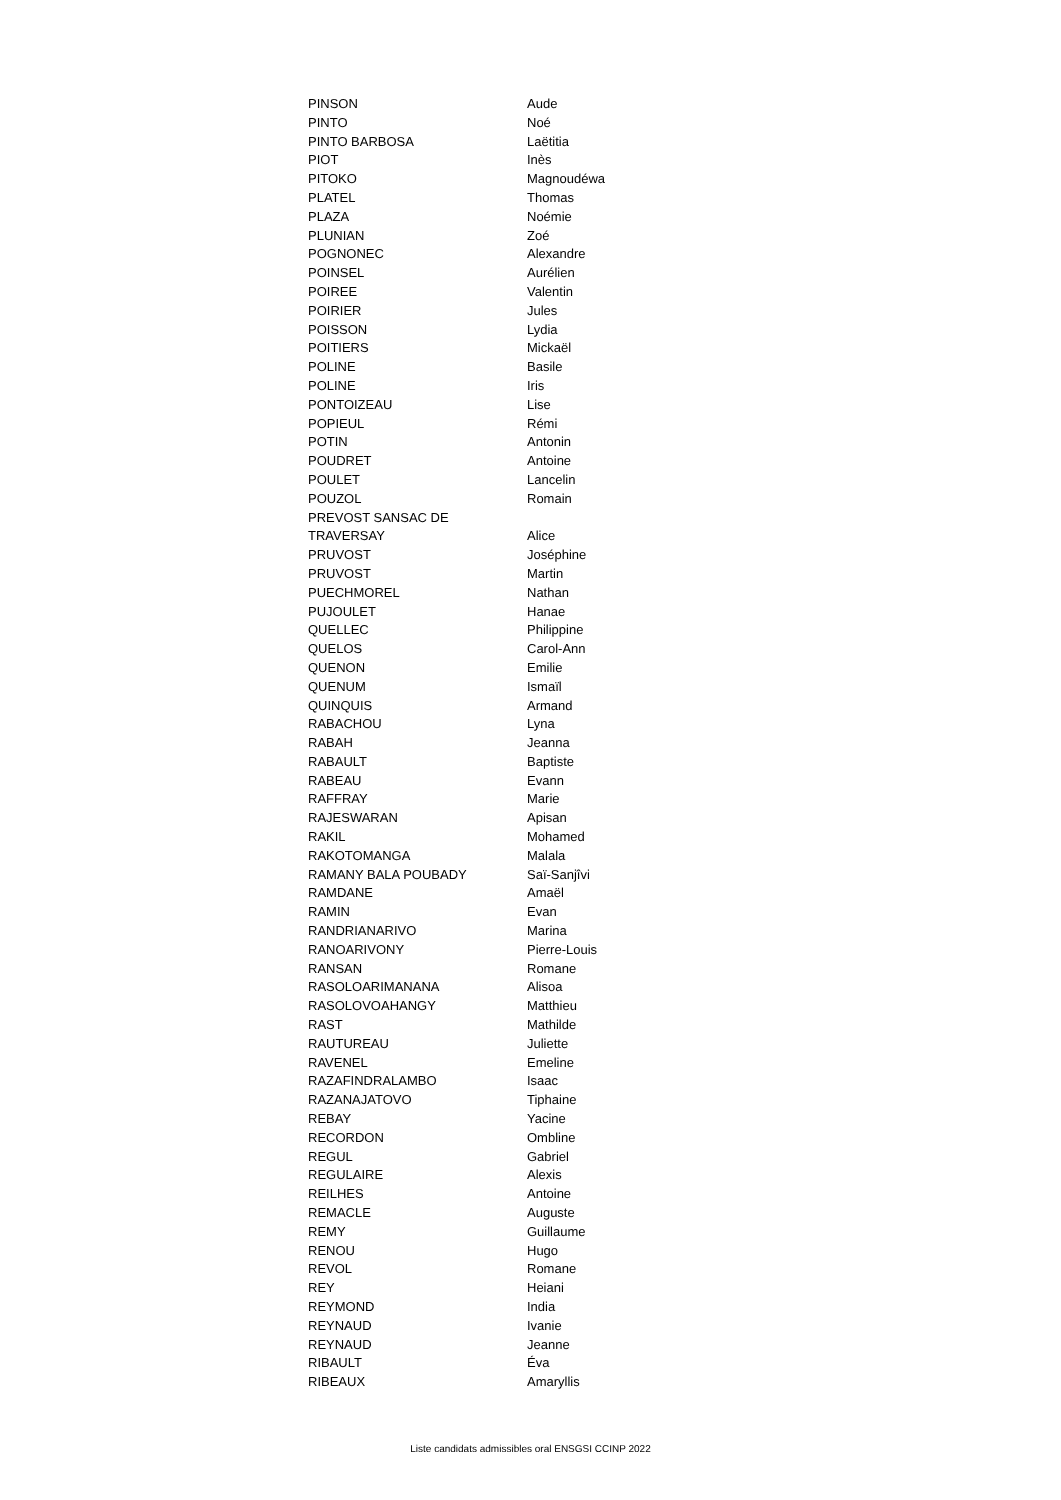| PINSON | Aude |
| PINTO | Noé |
| PINTO BARBOSA | Laëtitia |
| PIOT | Inès |
| PITOKO | Magnoudéwa |
| PLATEL | Thomas |
| PLAZA | Noémie |
| PLUNIAN | Zoé |
| POGNONEC | Alexandre |
| POINSEL | Aurélien |
| POIREE | Valentin |
| POIRIER | Jules |
| POISSON | Lydia |
| POITIERS | Mickaël |
| POLINE | Basile |
| POLINE | Iris |
| PONTOIZEAU | Lise |
| POPIEUL | Rémi |
| POTIN | Antonin |
| POUDRET | Antoine |
| POULET | Lancelin |
| POUZOL | Romain |
| PREVOST SANSAC DE TRAVERSAY | Alice |
| PRUVOST | Joséphine |
| PRUVOST | Martin |
| PUECHMOREL | Nathan |
| PUJOULET | Hanae |
| QUELLEC | Philippine |
| QUELOS | Carol-Ann |
| QUENON | Emilie |
| QUENUM | Ismaïl |
| QUINQUIS | Armand |
| RABACHOU | Lyna |
| RABAH | Jeanna |
| RABAULT | Baptiste |
| RABEAU | Evann |
| RAFFRAY | Marie |
| RAJESWARAN | Apisan |
| RAKIL | Mohamed |
| RAKOTOMANGA | Malala |
| RAMANY BALA POUBADY | Saï-Sanjîvi |
| RAMDANE | Amaël |
| RAMIN | Evan |
| RANDRIANARIVO | Marina |
| RANOARIVONY | Pierre-Louis |
| RANSAN | Romane |
| RASOLOARIMANANA | Alisoa |
| RASOLOVOAHANGY | Matthieu |
| RAST | Mathilde |
| RAUTUREAU | Juliette |
| RAVENEL | Emeline |
| RAZAFINDRALAMBO | Isaac |
| RAZANAJATOVO | Tiphaine |
| REBAY | Yacine |
| RECORDON | Ombline |
| REGUL | Gabriel |
| REGULAIRE | Alexis |
| REILHES | Antoine |
| REMACLE | Auguste |
| REMY | Guillaume |
| RENOU | Hugo |
| REVOL | Romane |
| REY | Heiani |
| REYMOND | India |
| REYNAUD | Ivanie |
| REYNAUD | Jeanne |
| RIBAULT | Éva |
| RIBEAUX | Amaryllis |
Liste candidats admissibles oral ENSGSI CCINP 2022